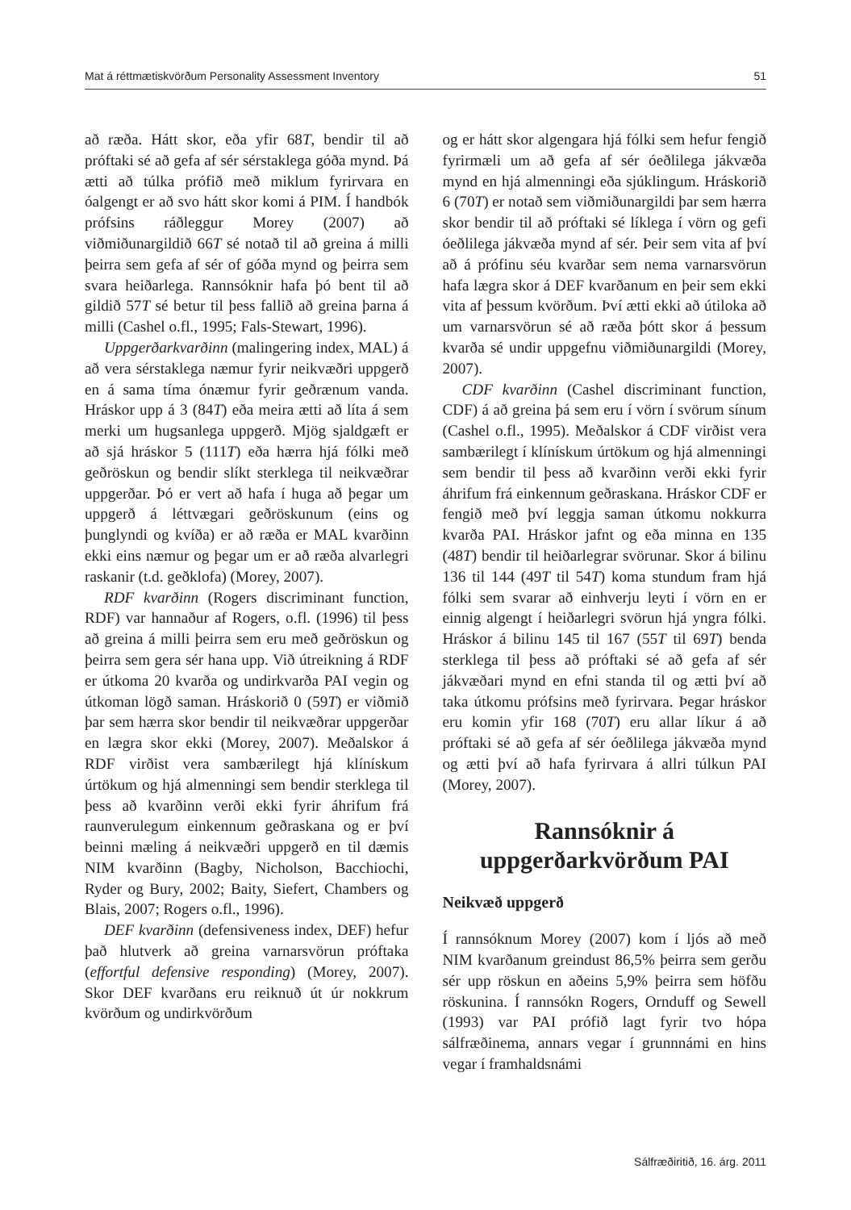Mat á réttmætiskvörðum Personality Assessment Inventory 51
að ræða. Hátt skor, eða yfir 68T, bendir til að próftaki sé að gefa af sér sérstaklega góða mynd. Þá ætti að túlka prófið með miklum fyrirvara en óalgengt er að svo hátt skor komi á PIM. Í handbók prófsins ráðleggur Morey (2007) að viðmiðunargildið 66T sé notað til að greina á milli þeirra sem gefa af sér of góða mynd og þeirra sem svara heiðarlega. Rannsóknir hafa þó bent til að gildið 57T sé betur til þess fallið að greina þarna á milli (Cashel o.fl., 1995; Fals-Stewart, 1996).
Uppgerðarkvarðinn (malingering index, MAL) á að vera sérstaklega næmur fyrir neikvæðri uppgerð en á sama tíma ónæmur fyrir geðrænum vanda. Hráskor upp á 3 (84T) eða meira ætti að líta á sem merki um hugsanlega uppgerð. Mjög sjaldgæft er að sjá hráskor 5 (111T) eða hærra hjá fólki með geðröskun og bendir slíkt sterklega til neikvæðrar uppgerðar. Þó er vert að hafa í huga að þegar um uppgerð á léttvægari geðröskunum (eins og þunglyndi og kvíða) er að ræða er MAL kvarðinn ekki eins næmur og þegar um er að ræða alvarlegri raskanir (t.d. geðklofa) (Morey, 2007).
RDF kvarðinn (Rogers discriminant function, RDF) var hannaður af Rogers, o.fl. (1996) til þess að greina á milli þeirra sem eru með geðröskun og þeirra sem gera sér hana upp. Við útreikning á RDF er útkoma 20 kvarða og undirkvarða PAI vegin og útkoman lögð saman. Hráskorið 0 (59T) er viðmið þar sem hærra skor bendir til neikvæðrar uppgerðar en lægra skor ekki (Morey, 2007). Meðalskor á RDF virðist vera sambærilegt hjá klínískum úrtökum og hjá almenningi sem bendir sterklega til þess að kvarðinn verði ekki fyrir áhrifum frá raunverulegum einkennum geðraskana og er því beinni mæling á neikvæðri uppgerð en til dæmis NIM kvarðinn (Bagby, Nicholson, Bacchiochi, Ryder og Bury, 2002; Baity, Siefert, Chambers og Blais, 2007; Rogers o.fl., 1996).
DEF kvarðinn (defensiveness index, DEF) hefur það hlutverk að greina varnarsvörun próftaka (effortful defensive responding) (Morey, 2007). Skor DEF kvarðans eru reiknuð út úr nokkrum kvörðum og undirkvörðum
og er hátt skor algengara hjá fólki sem hefur fengið fyrirmæli um að gefa af sér óeðlilega jákvæða mynd en hjá almenningi eða sjúklingum. Hráskorið 6 (70T) er notað sem viðmiðunargildi þar sem hærra skor bendir til að próftaki sé líklega í vörn og gefi óeðlilega jákvæða mynd af sér. Þeir sem vita af því að á prófinu séu kvarðar sem nema varnarsvörun hafa lægra skor á DEF kvarðanum en þeir sem ekki vita af þessum kvörðum. Því ætti ekki að útiloka að um varnarsvörun sé að ræða þótt skor á þessum kvarða sé undir uppgefnu viðmiðunargildi (Morey, 2007).
CDF kvarðinn (Cashel discriminant function, CDF) á að greina þá sem eru í vörn í svörum sínum (Cashel o.fl., 1995). Meðalskor á CDF virðist vera sambærilegt í klínískum úrtökum og hjá almenningi sem bendir til þess að kvarðinn verði ekki fyrir áhrifum frá einkennum geðraskana. Hráskor CDF er fengið með því leggja saman útkomu nokkurra kvarða PAI. Hráskor jafnt og eða minna en 135 (48T) bendir til heiðarlegrar svörunar. Skor á bilinu 136 til 144 (49T til 54T) koma stundum fram hjá fólki sem svarar að einhverju leyti í vörn en er einnig algengt í heiðarlegri svörun hjá yngra fólki. Hráskor á bilinu 145 til 167 (55T til 69T) benda sterklega til þess að próftaki sé að gefa af sér jákvæðari mynd en efni standa til og ætti því að taka útkomu prófsins með fyrirvara. Þegar hráskor eru komin yfir 168 (70T) eru allar líkur á að próftaki sé að gefa af sér óeðlilega jákvæða mynd og ætti því að hafa fyrirvara á allri túlkun PAI (Morey, 2007).
Rannsóknir á
uppgerðarkvörðum PAI
Neikvæð uppgerð
Í rannsóknum Morey (2007) kom í ljós að með NIM kvarðanum greindust 86,5% þeirra sem gerðu sér upp röskun en aðeins 5,9% þeirra sem höfðu röskunina. Í rannsókn Rogers, Ornduff og Sewell (1993) var PAI prófið lagt fyrir tvo hópa sálfræðinema, annars vegar í grunnnámi en hins vegar í framhaldsnámi
Sálfræðiritið, 16. árg. 2011